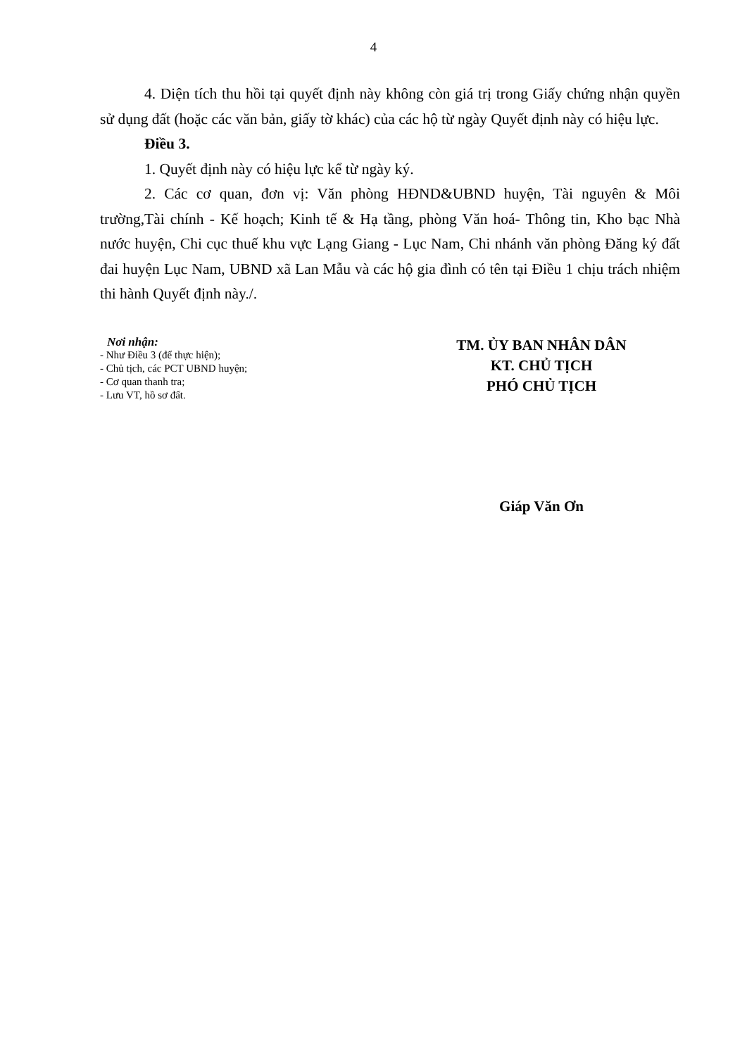4
4. Diện tích thu hồi tại quyết định này không còn giá trị trong Giấy chứng nhận quyền sử dụng đất (hoặc các văn bản, giấy tờ khác) của các hộ từ ngày Quyết định này có hiệu lực.
Điều 3.
1. Quyết định này có hiệu lực kể từ ngày ký.
2. Các cơ quan, đơn vị: Văn phòng HĐND&UBND huyện, Tài nguyên & Môi trường,Tài chính - Kế hoạch; Kinh tế & Hạ tầng, phòng Văn hoá- Thông tin, Kho bạc Nhà nước huyện, Chi cục thuế khu vực Lạng Giang - Lục Nam, Chi nhánh văn phòng Đăng ký đất đai huyện Lục Nam, UBND xã Lan Mẫu và các hộ gia đình có tên tại Điều 1 chịu trách nhiệm thi hành Quyết định này./.
Nơi nhận:
- Như Điều 3 (để thực hiện);
- Chủ tịch, các PCT UBND huyện;
- Cơ quan thanh tra;
- Lưu VT, hồ sơ đất.
TM. ỦY BAN NHÂN DÂN
KT. CHỦ TỊCH
PHÓ CHỦ TỊCH
Giáp Văn Ơn